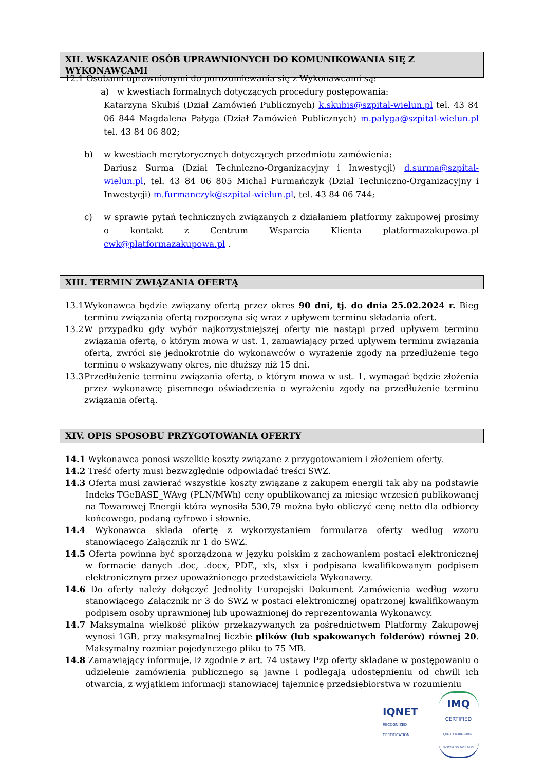XII. WSKAZANIE OSÓB UPRAWNIONYCH DO KOMUNIKOWANIA SIĘ Z WYKONAWCAMI
12.1 Osobami uprawnionymi do porozumiewania się z Wykonawcami są:
a) w kwestiach formalnych dotyczących procedury postępowania:
Katarzyna Skubiś (Dział Zamówień Publicznych) k.skubis@szpital-wielun.pl tel. 43 84 06 844 Magdalena Pałyga (Dział Zamówień Publicznych) m.palyga@szpital-wielun.pl tel. 43 84 06 802;
b) w kwestiach merytorycznych dotyczących przedmiotu zamówienia:
Dariusz Surma (Dział Techniczno-Organizacyjny i Inwestycji) d.surma@szpital-wielun.pl, tel. 43 84 06 805 Michał Furmańczyk (Dział Techniczno-Organizacyjny i Inwestycji) m.furmanczyk@szpital-wielun.pl, tel. 43 84 06 744;
c) w sprawie pytań technicznych związanych z działaniem platformy zakupowej prosimy o kontakt z Centrum Wsparcia Klienta platformazakupowa.pl cwk@platformazakupowa.pl .
XIII. TERMIN ZWIĄZANIA OFERTĄ
13.1 Wykonawca będzie związany ofertą przez okres 90 dni, tj. do dnia 25.02.2024 r. Bieg terminu związania ofertą rozpoczyna się wraz z upływem terminu składania ofert.
13.2 W przypadku gdy wybór najkorzystniejszej oferty nie nastąpi przed upływem terminu związania ofertą, o którym mowa w ust. 1, zamawiający przed upływem terminu związania ofertą, zwróci się jednokrotnie do wykonawców o wyrażenie zgody na przedłużenie tego terminu o wskazywany okres, nie dłuższy niż 15 dni.
13.3 Przedłużenie terminu związania ofertą, o którym mowa w ust. 1, wymagać będzie złożenia przez wykonawcę pisemnego oświadczenia o wyrażeniu zgody na przedłużenie terminu związania ofertą.
XIV. OPIS SPOSOBU PRZYGOTOWANIA OFERTY
14.1 Wykonawca ponosi wszelkie koszty związane z przygotowaniem i złożeniem oferty.
14.2 Treść oferty musi bezwzględnie odpowiadać treści SWZ.
14.3 Oferta musi zawierać wszystkie koszty związane z zakupem energii tak aby na podstawie Indeks TGeBASE_WAvg (PLN/MWh) ceny opublikowanej za miesiąc wrzesień publikowanej na Towarowej Energii która wynosiła 530,79 można było obliczyć cenę netto dla odbiorcy końcowego, podaną cyfrowo i słownie.
14.4 Wykonawca składa ofertę z wykorzystaniem formularza oferty według wzoru stanowiącego Załącznik nr 1 do SWZ.
14.5 Oferta powinna być sporządzona w języku polskim z zachowaniem postaci elektronicznej w formacie danych .doc, .docx, PDF., xls, xlsx i podpisana kwalifikowanym podpisem elektronicznym przez upoważnionego przedstawiciela Wykonawcy.
14.6 Do oferty należy dołączyć Jednolity Europejski Dokument Zamówienia według wzoru stanowiącego Załącznik nr 3 do SWZ w postaci elektronicznej opatrzonej kwalifikowanym podpisem osoby uprawnionej lub upoważnionej do reprezentowania Wykonawcy.
14.7 Maksymalna wielkość plików przekazywanych za pośrednictwem Platformy Zakupowej wynosi 1GB, przy maksymalnej liczbie plików (lub spakowanych folderów) równej 20. Maksymalny rozmiar pojedynczego pliku to 75 MB.
14.8 Zamawiający informuje, iż zgodnie z art. 74 ustawy Pzp oferty składane w postępowaniu o udzielenie zamówienia publicznego są jawne i podlegają udostępnieniu od chwili ich otwarcia, z wyjątkiem informacji stanowiącej tajemnicę przedsiębiorstwa w rozumieniu
IQNET
RECOGNIZED
CERTIFICATION
IMQ
CERTIFIED
QUALITY MANAGEMENT SYSTEM ISO 9001:2015